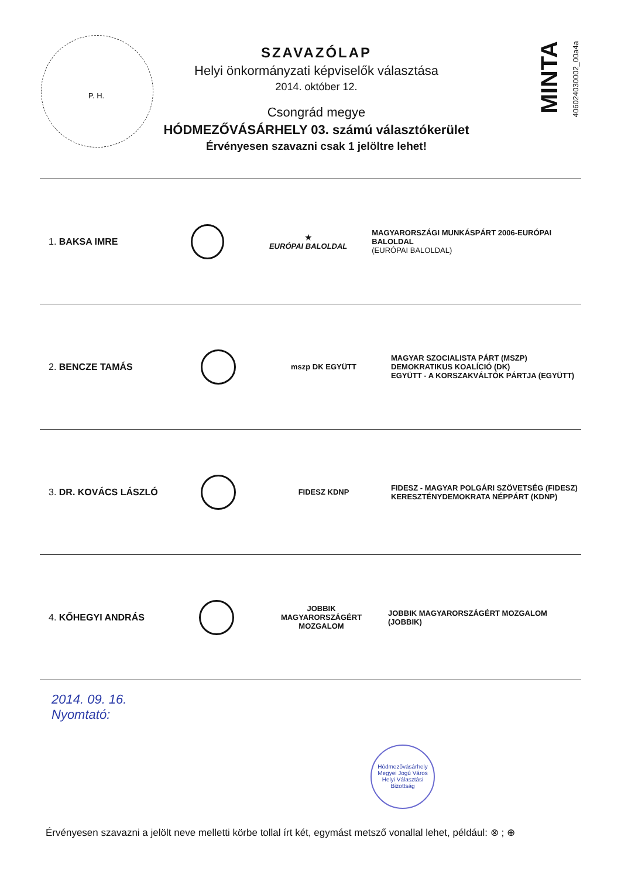P. H.
SZAVAZÓLAP
Helyi önkormányzati képviselők választása
2014. október 12.
Csongrád megye
HÓDMEZŐVÁSÁRHELY 03. számú választókerület
Érvényesen szavazni csak 1 jelöltre lehet!
MINTA
406024030002_00a4a
1. BAKSA IMRE
★
EURÓPAI BALOLDAL
MAGYARORSZÁGI MUNKÁSPÁRT 2006-EURÓPAI BALOLDAL
(EURÓPAI BALOLDAL)
2. BENCZE TAMÁS
mszp DK EGYÜTT
MAGYAR SZOCIALISTA PÁRT (MSZP)
DEMOKRATIKUS KOALÍCIÓ (DK)
EGYÜTT - A KORSZAKVÁLTÓK PÁRTJA (EGYÜTT)
3. DR. KOVÁCS LÁSZLÓ
FIDESZ KDNP
FIDESZ - MAGYAR POLGÁRI SZÖVETSÉG (FIDESZ)
KERESZTÉNYDEMOKRATA NÉPPÁRT (KDNP)
4. KŐHEGYI ANDRÁS
JOBBIK
MAGYARORSZÁGÉRT MOZGALOM
JOBBIK MAGYARORSZÁGÉRT MOZGALOM (JOBBIK)
2014. 09. 16.
Nyomtató:
Hódmezővásárhely Megyei Jogú Város Helyi Választási Bizottság
Érvényesen szavazni a jelölt neve melletti körbe tollal írt két, egymást metsző vonallal lehet, például: ⊗ ; ⊕